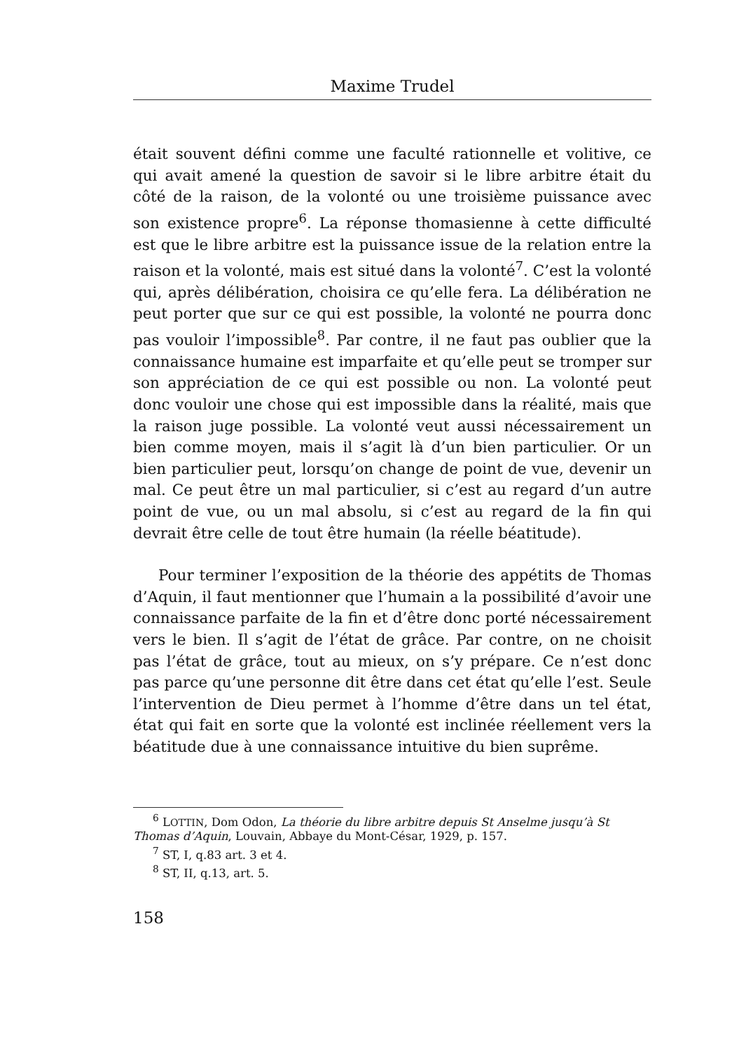Maxime Trudel
était souvent défini comme une faculté rationnelle et volitive, ce qui avait amené la question de savoir si le libre arbitre était du côté de la raison, de la volonté ou une troisième puissance avec son existence propre<sup>6</sup>. La réponse thomasienne à cette difficulté est que le libre arbitre est la puissance issue de la relation entre la raison et la volonté, mais est situé dans la volonté<sup>7</sup>. C’est la volonté qui, après délibération, choisira ce qu’elle fera. La délibération ne peut porter que sur ce qui est possible, la volonté ne pourra donc pas vouloir l’impossible<sup>8</sup>. Par contre, il ne faut pas oublier que la connaissance humaine est imparfaite et qu’elle peut se tromper sur son appréciation de ce qui est possible ou non. La volonté peut donc vouloir une chose qui est impossible dans la réalité, mais que la raison juge possible. La volonté veut aussi nécessairement un bien comme moyen, mais il s’agit là d’un bien particulier. Or un bien particulier peut, lorsqu’on change de point de vue, devenir un mal. Ce peut être un mal particulier, si c’est au regard d’un autre point de vue, ou un mal absolu, si c’est au regard de la fin qui devrait être celle de tout être humain (la réelle béatitude).
Pour terminer l’exposition de la théorie des appétits de Thomas d’Aquin, il faut mentionner que l’humain a la possibilité d’avoir une connaissance parfaite de la fin et d’être donc porté nécessairement vers le bien. Il s’agit de l’état de grâce. Par contre, on ne choisit pas l’état de grâce, tout au mieux, on s’y prépare. Ce n’est donc pas parce qu’une personne dit être dans cet état qu’elle l’est. Seule l’intervention de Dieu permet à l’homme d’être dans un tel état, état qui fait en sorte que la volonté est inclinée réellement vers la béatitude due à une connaissance intuitive du bien suprême.
<sup>6</sup> LOTTIN, Dom Odon, La théorie du libre arbitre depuis St Anselme jusqu’à St Thomas d’Aquin, Louvain, Abbaye du Mont-César, 1929, p. 157.
<sup>7</sup> ST, I, q.83 art. 3 et 4.
<sup>8</sup> ST, II, q.13, art. 5.
158